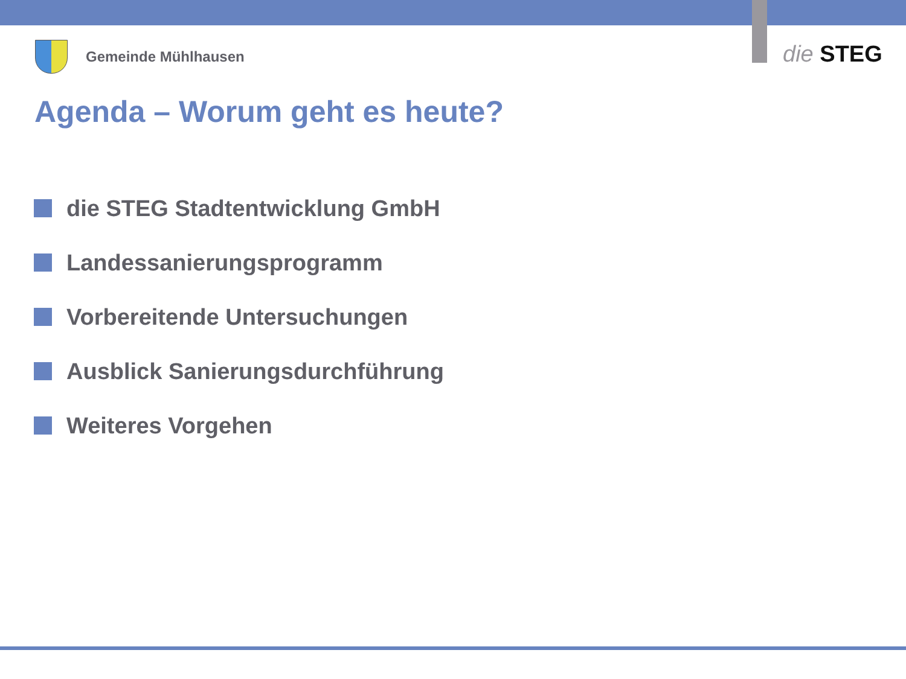Gemeinde Mühlhausen die STEG
Agenda – Worum geht es heute?
die STEG Stadtentwicklung GmbH
Landessanierungsprogramm
Vorbereitende Untersuchungen
Ausblick Sanierungsdurchführung
Weiteres Vorgehen